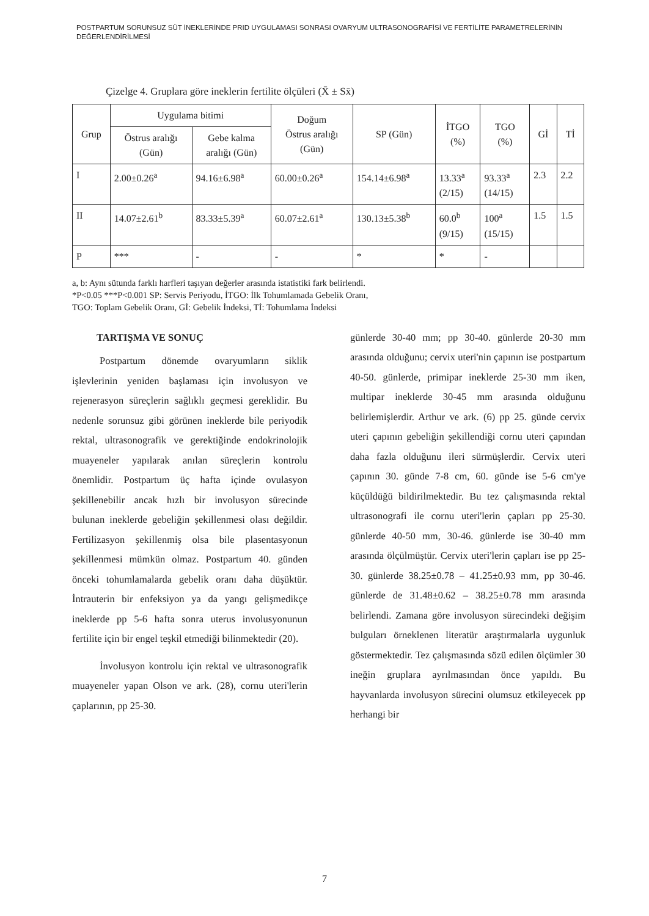POSTPARTUM SORUNSUZ SÜT İNEKLERİNDE PRID UYGULAMASI SONRASI OVARYUM ULTRASONOGRAFİSİ VE FERTİLİTE PARAMETRELERİNİN DEĞERLENDİRİLMESİ
Çizelge 4. Gruplara göre ineklerin fertilite ölçüleri (X̄ ± Sx̄)
| Grup | Uygulama bitimi | | Doğum Östrus aralığı (Gün) | SP (Gün) | İTGO (%) | TGO (%) | Gİ | Tİ |
| --- | --- | --- | --- | --- | --- | --- | --- | --- |
| | Östrus aralığı (Gün) | Gebe kalma aralığı (Gün) | | | | | | |
| I | 2.00±0.26<sup>a</sup> | 94.16±6.98<sup>a</sup> | 60.00±0.26<sup>a</sup> | 154.14±6.98<sup>a</sup> | 13.33<sup>a</sup> (2/15) | 93.33<sup>a</sup> (14/15) | 2.3 | 2.2 |
| II | 14.07±2.61<sup>b</sup> | 83.33±5.39<sup>a</sup> | 60.07±2.61<sup>a</sup> | 130.13±5.38<sup>b</sup> | 60.0<sup>b</sup> (9/15) | 100<sup>a</sup> (15/15) | 1.5 | 1.5 |
| P | *** | - | - | * | * | - | | |
a, b: Aynı sütunda farklı harfleri taşıyan değerler arasında istatistiki fark belirlendi.
*P<0.05 ***P<0.001 SP: Servis Periyodu, İTGO: İlk Tohumlamada Gebelik Oranı,
TGO: Toplam Gebelik Oranı, Gİ: Gebelik İndeksi, Tİ: Tohumlama İndeksi
TARTIŞMA VE SONUÇ
Postpartum dönemde ovaryumların siklik işlevlerinin yeniden başlaması için involusyon ve rejenerasyon süreçlerin sağlıklı geçmesi gereklidir. Bu nedenle sorunsuz gibi görünen ineklerde bile periyodik rektal, ultrasonografik ve gerektiğinde endokrinolojik muayeneler yapılarak anılan süreçlerin kontrolu önemlidir. Postpartum üç hafta içinde ovulasyon şekillenebilir ancak hızlı bir involusyon sürecinde bulunan ineklerde gebeliğin şekillenmesi olası değildir. Fertilizasyon şekillenmiş olsa bile plasentasyonun şekillenmesi mümkün olmaz. Postpartum 40. günden önceki tohumlamalarda gebelik oranı daha düşüktür. İntrauterin bir enfeksiyon ya da yangı gelişmedikçe ineklerde pp 5-6 hafta sonra uterus involusyonunun fertilite için bir engel teşkil etmediği bilinmektedir (20).
İnvolusyon kontrolu için rektal ve ultrasonografik muayeneler yapan Olson ve ark. (28), cornu uteri'lerin çaplarının, pp 25-30.
günlerde 30-40 mm; pp 30-40. günlerde 20-30 mm arasında olduğunu; cervix uteri'nin çapının ise postpartum 40-50. günlerde, primipar ineklerde 25-30 mm iken, multipar ineklerde 30-45 mm arasında olduğunu belirlemişlerdir. Arthur ve ark. (6) pp 25. günde cervix uteri çapının gebeliğin şekillendiği cornu uteri çapından daha fazla olduğunu ileri sürmüşlerdir. Cervix uteri çapının 30. günde 7-8 cm, 60. günde ise 5-6 cm'ye küçüldüğü bildirilmektedir. Bu tez çalışmasında rektal ultrasonografi ile cornu uteri'lerin çapları pp 25-30. günlerde 40-50 mm, 30-46. günlerde ise 30-40 mm arasında ölçülmüştür. Cervix uteri'lerin çapları ise pp 25-30. günlerde 38.25±0.78 – 41.25±0.93 mm, pp 30-46. günlerde de 31.48±0.62 – 38.25±0.78 mm arasında belirlendi. Zamana göre involusyon sürecindeki değişim bulguları örneklenen literatür araştırmalarla uygunluk göstermektedir. Tez çalışmasında sözü edilen ölçümler 30 ineğin gruplara ayrılmasından önce yapıldı. Bu hayvanlarda involusyon sürecini olumsuz etkileyecek pp herhangi bir
7